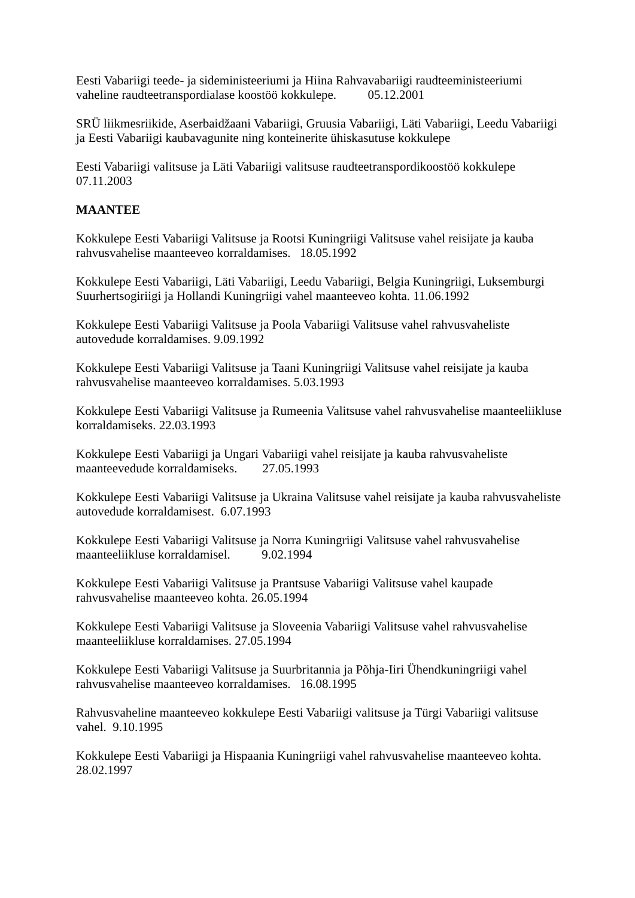Eesti Vabariigi teede- ja sideministeeriumi ja Hiina Rahvavabariigi raudteeministeeriumi vaheline raudteetranspordialase koostöö kokkulepe. 05.12.2001
SRÜ liikmesriikide, Aserbaidžaani Vabariigi, Gruusia Vabariigi, Läti Vabariigi, Leedu Vabariigi ja Eesti Vabariigi kaubavagunite ning konteinerite ühiskasutuse kokkulepe
Eesti Vabariigi valitsuse ja Läti Vabariigi valitsuse raudteetranspordikoostöö kokkulepe 07.11.2003
MAANTEE
Kokkulepe Eesti Vabariigi Valitsuse ja Rootsi Kuningriigi Valitsuse vahel reisijate ja kauba rahvusvahelise maanteeveo korraldamises. 18.05.1992
Kokkulepe Eesti Vabariigi, Läti Vabariigi, Leedu Vabariigi, Belgia Kuningriigi, Luksemburgi Suurhertsogiriigi ja Hollandi Kuningriigi vahel maanteeveo kohta. 11.06.1992
Kokkulepe Eesti Vabariigi Valitsuse ja Poola Vabariigi Valitsuse vahel rahvusvaheliste autovedude korraldamises. 9.09.1992
Kokkulepe Eesti Vabariigi Valitsuse ja Taani Kuningriigi Valitsuse vahel reisijate ja kauba rahvusvahelise maanteeveo korraldamises. 5.03.1993
Kokkulepe Eesti Vabariigi Valitsuse ja Rumeenia Valitsuse vahel rahvusvahelise maanteeliikluse korraldamiseks. 22.03.1993
Kokkulepe Eesti Vabariigi ja Ungari Vabariigi vahel reisijate ja kauba rahvusvaheliste maanteevedude korraldamiseks. 27.05.1993
Kokkulepe Eesti Vabariigi Valitsuse ja Ukraina Valitsuse vahel reisijate ja kauba rahvusvaheliste autovedude korraldamisest. 6.07.1993
Kokkulepe Eesti Vabariigi Valitsuse ja Norra Kuningriigi Valitsuse vahel rahvusvahelise maanteeliikluse korraldamisel. 9.02.1994
Kokkulepe Eesti Vabariigi Valitsuse ja Prantsuse Vabariigi Valitsuse vahel kaupade rahvusvahelise maanteeveo kohta. 26.05.1994
Kokkulepe Eesti Vabariigi Valitsuse ja Sloveenia Vabariigi Valitsuse vahel rahvusvahelise maanteeliikluse korraldamises. 27.05.1994
Kokkulepe Eesti Vabariigi Valitsuse ja Suurbritannia ja Põhja-Iiri Ühendkuningriigi vahel rahvusvahelise maanteeveo korraldamises. 16.08.1995
Rahvusvaheline maanteeveo kokkulepe Eesti Vabariigi valitsuse ja Türgi Vabariigi valitsuse vahel. 9.10.1995
Kokkulepe Eesti Vabariigi ja Hispaania Kuningriigi vahel rahvusvahelise maanteeveo kohta. 28.02.1997